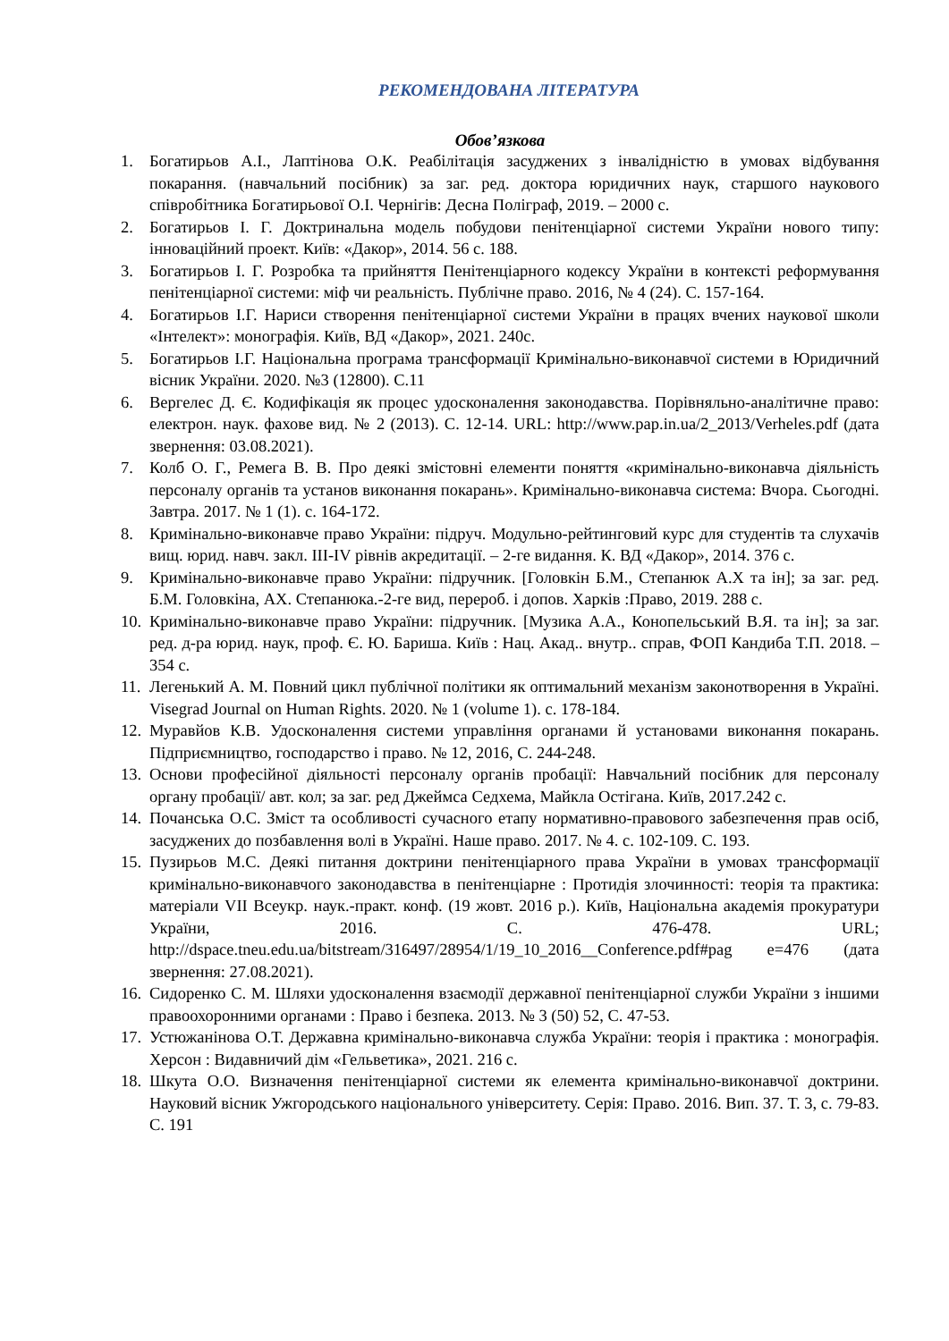РЕКОМЕНДОВАНА ЛІТЕРАТУРА
Обов’язкова
1. Богатирьов А.І., Лаптінова О.К. Реабілітація засуджених з інвалідністю в умовах відбування покарання. (навчальний посібник) за заг. ред. доктора юридичних наук, старшого наукового співробітника Богатирьової О.І. Чернігів: Десна Поліграф, 2019. – 2000 с.
2. Богатирьов І. Г. Доктринальна модель побудови пенітенціарної системи України нового типу: інноваційний проект. Київ: «Дакор», 2014. 56 с. 188.
3. Богатирьов І. Г. Розробка та прийняття Пенітенціарного кодексу України в контексті реформування пенітенціарної системи: міф чи реальність. Публічне право. 2016, № 4 (24). С. 157-164.
4. Богатирьов І.Г. Нариси створення пенітенціарної системи України в працях вчених наукової школи «Інтелект»: монографія. Київ, ВД «Дакор», 2021. 240с.
5. Богатирьов І.Г. Національна програма трансформації Кримінально-виконавчої системи в Юридичний вісник України. 2020. №3 (12800). С.11
6. Вергелес Д. Є. Кодифікація як процес удосконалення законодавства. Порівняльно-аналітичне право: електрон. наук. фахове вид. № 2 (2013). С. 12-14. URL: http://www.pap.in.ua/2_2013/Verheles.pdf (дата звернення: 03.08.2021).
7. Колб О. Г., Ремега В. В. Про деякі змістовні елементи поняття «кримінально-виконавча діяльність персоналу органів та установ виконання покарань». Кримінально-виконавча система: Вчора. Сьогодні. Завтра. 2017. № 1 (1). с. 164-172.
8. Кримінально-виконавче право України: підруч. Модульно-рейтинговий курс для студентів та слухачів вищ. юрид. навч. закл. III-IV рівнів акредитації. – 2-ге видання. К. ВД «Дакор», 2014. 376 с.
9. Кримінально-виконавче право України: підручник. [Головкін Б.М., Степанюк А.Х та ін]; за заг. ред. Б.М. Головкіна, АХ. Степанюка.-2-ге вид, перероб. і допов. Харків :Право, 2019. 288 с.
10. Кримінально-виконавче право України: підручник. [Музика А.А., Конопельський В.Я. та ін]; за заг. ред. д-ра юрид. наук, проф. Є. Ю. Бариша. Київ : Нац. Акад.. внутр.. справ, ФОП Кандиба Т.П. 2018. – 354 с.
11. Легенький А. М. Повний цикл публічної політики як оптимальний механізм законотворення в Україні. Visegrad Journal on Human Rights. 2020. № 1 (volume 1). с. 178-184.
12. Муравйов К.В. Удосконалення системи управління органами й установами виконання покарань. Підприємництво, господарство і право. № 12, 2016, С. 244-248.
13. Основи професійної діяльності персоналу органів пробації: Навчальний посібник для персоналу органу пробації/ авт. кол; за заг. ред Джеймса Седхема, Майкла Остігана. Київ, 2017.242 с.
14. Почанська О.С. Зміст та особливості сучасного етапу нормативно-правового забезпечення прав осіб, засуджених до позбавлення волі в Україні. Наше право. 2017. № 4. с. 102-109. С. 193.
15. Пузирьов М.С. Деякі питання доктрини пенітенціарного права України в умовах трансформації кримінально-виконавчого законодавства в пенітенціарне : Протидія злочинності: теорія та практика: матеріали VII Всеукр. наук.-практ. конф. (19 жовт. 2016 р.). Київ, Національна академія прокуратури України, 2016. С. 476-478. URL; http://dspace.tneu.edu.ua/bitstream/316497/28954/1/19_10_2016__Conference.pdf#pag e=476 (дата звернення: 27.08.2021).
16. Сидоренко С. М. Шляхи удосконалення взаємодії державної пенітенціарної служби України з іншими правоохоронними органами : Право і безпека. 2013. № 3 (50) 52, С. 47-53.
17. Устюжанінова О.Т. Державна кримінально-виконавча служба України: теорія і практика : монографія. Херсон : Видавничий дім «Гельветика», 2021. 216 с.
18. Шкута О.О. Визначення пенітенціарної системи як елемента кримінально-виконавчої доктрини. Науковий вісник Ужгородського національного університету. Серія: Право. 2016. Вип. 37. Т. 3, с. 79-83. С. 191